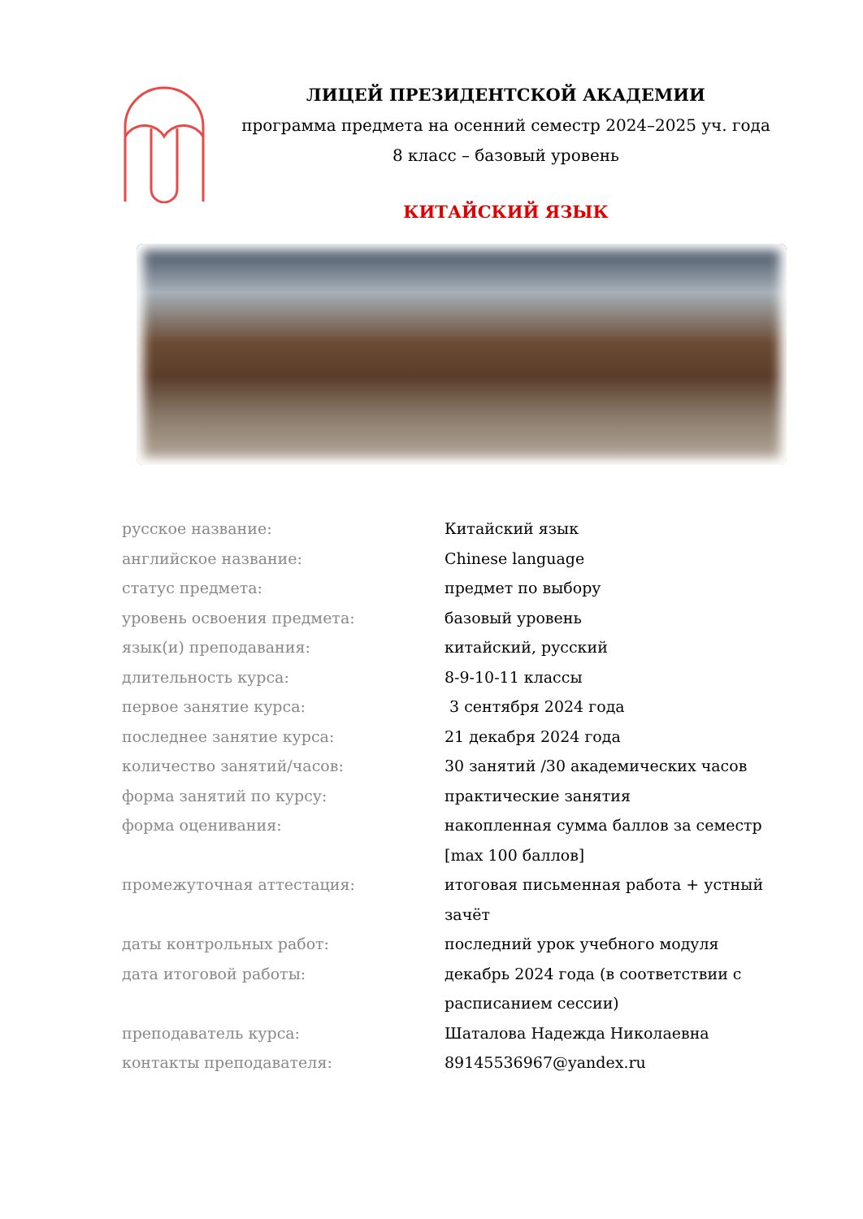ЛИЦЕЙ ПРЕЗИДЕНТСКОЙ АКАДЕМИИ
программа предмета на осенний семестр 2024–2025 уч. года
8 класс – базовый уровень
КИТАЙСКИЙ ЯЗЫК
| русское название: | Китайский язык |
| английское название: | Chinese language |
| статус предмета: | предмет по выбору |
| уровень освоения предмета: | базовый уровень |
| язык(и) преподавания: | китайский, русский |
| длительность курса: | 8-9-10-11 классы |
| первое занятие курса: | 3 сентября 2024 года |
| последнее занятие курса: | 21 декабря 2024 года |
| количество занятий/часов: | 30 занятий /30 академических часов |
| форма занятий по курсу: | практические занятия |
| форма оценивания: | накопленная сумма баллов за семестр [max 100 баллов] |
| промежуточная аттестация: | итоговая письменная работа + устный зачёт |
| даты контрольных работ: | последний урок учебного модуля |
| дата итоговой работы: | декабрь 2024 года (в соответствии с расписанием сессии) |
| преподаватель курса: | Шаталова Надежда Николаевна |
| контакты преподавателя: | 89145536967@yandex.ru |